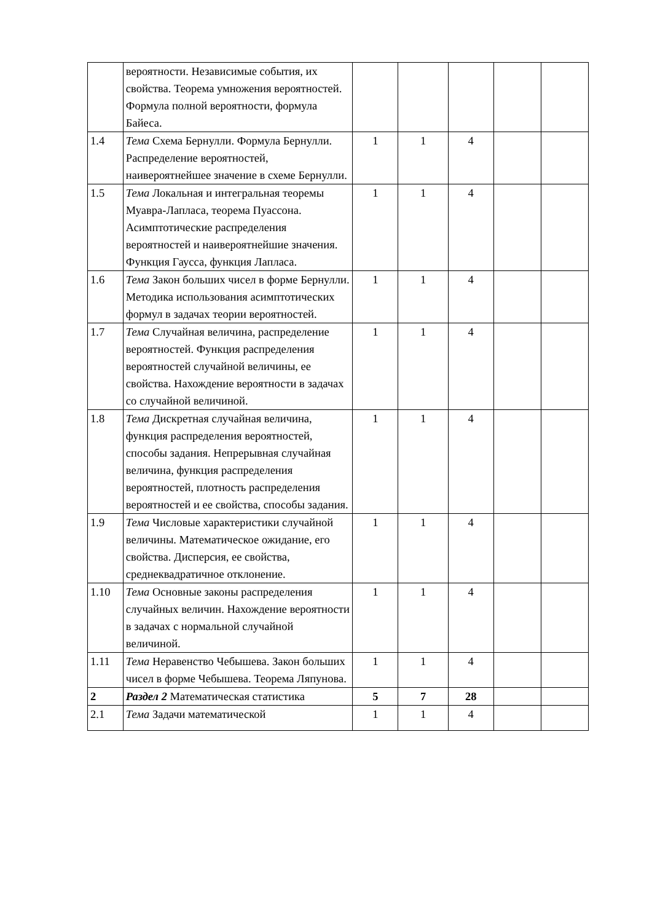| | вероятности. Независимые события, их свойства. Теорема умножения вероятностей. Формула полной вероятности, формула Байеса. | | | | | |
| 1.4 | Тема Схема Бернулли. Формула Бернулли. Распределение вероятностей, наивероятнейшее значение в схеме Бернулли. | 1 | 1 | 4 | | |
| 1.5 | Тема Локальная и интегральная теоремы Муавра-Лапласа, теорема Пуассона. Асимптотические распределения вероятностей и наивероятнейшие значения. Функция Гаусса, функция Лапласа. | 1 | 1 | 4 | | |
| 1.6 | Тема Закон больших чисел в форме Бернулли. Методика использования асимптотических формул в задачах теории вероятностей. | 1 | 1 | 4 | | |
| 1.7 | Тема Случайная величина, распределение вероятностей. Функция распределения вероятностей случайной величины, ее свойства. Нахождение вероятности в задачах со случайной величиной. | 1 | 1 | 4 | | |
| 1.8 | Тема Дискретная случайная величина, функция распределения вероятностей, способы задания. Непрерывная случайная величина, функция распределения вероятностей, плотность распределения вероятностей и ее свойства, способы задания. | 1 | 1 | 4 | | |
| 1.9 | Тема Числовые характеристики случайной величины. Математическое ожидание, его свойства. Дисперсия, ее свойства, среднеквадратичное отклонение. | 1 | 1 | 4 | | |
| 1.10 | Тема Основные законы распределения случайных величин. Нахождение вероятности в задачах с нормальной случайной величиной. | 1 | 1 | 4 | | |
| 1.11 | Тема Неравенство Чебышева. Закон больших чисел в форме Чебышева. Теорема Ляпунова. | 1 | 1 | 4 | | |
| 2 | Раздел 2 Математическая статистика | 5 | 7 | 28 | | |
| 2.1 | Тема Задачи математической | 1 | 1 | 4 | | |